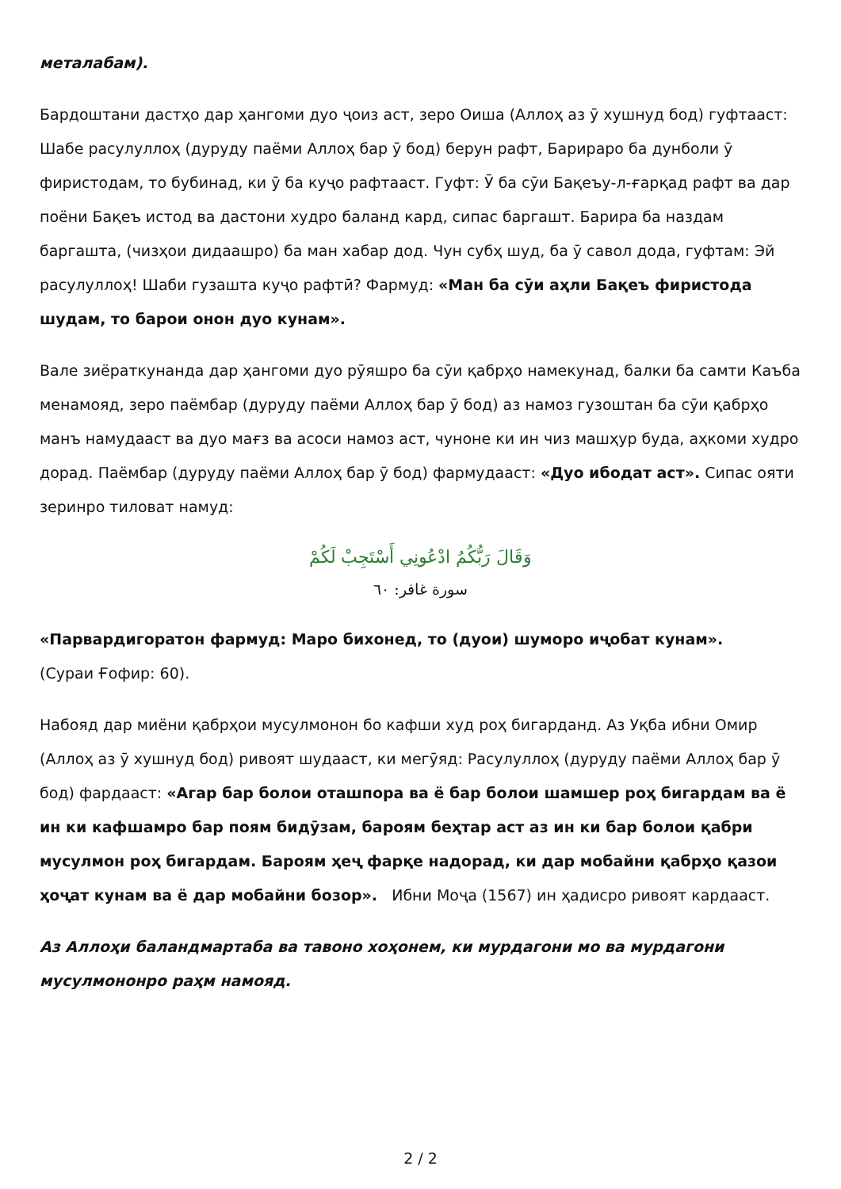металабам).
Бардоштани дастҳо дар ҳангоми дуо ҷоиз аст, зеро Оиша (Аллоҳ аз ӯ хушнуд бод) гуфтааст: Шабе расулуллоҳ (дуруду паёми Аллоҳ бар ӯ бод) берун рафт, Барираро ба дунболи ӯ фиристодам, то бубинад, ки ӯ ба куҷо рафтааст. Гуфт: Ӯ ба сӯи Бақеъу-л-ғарқад рафт ва дар поёни Бақеъ истод ва дастони худро баланд кард, сипас баргашт. Барира ба наздам баргашта, (чизҳои дидаашро) ба ман хабар дод. Чун субҳ шуд, ба ӯ савол дода, гуфтам: Эй расулуллоҳ! Шаби гузашта куҷо рафтӣ? Фармуд: «Ман ба сӯи аҳли Бақеъ фиристода шудам, то барои онон дуо кунам».
Вале зиёраткунанда дар ҳангоми дуо рӯяшро ба сӯи қабрҳо намекунад, балки ба самти Каъба менамояд, зеро паёмбар (дуруду паёми Аллоҳ бар ӯ бод) аз намоз гузоштан ба сӯи қабрҳо манъ намудааст ва дуо мағз ва асоси намоз аст, чуноне ки ин чиз машҳур буда, аҳкоми худро дорад. Паёмбар (дуруду паёми Аллоҳ бар ӯ бод) фармудааст: «Дуо ибодат аст». Сипас ояти зеринро тиловат намуд:
وَقَالَ رَبُّكُمُ ادْعُونِي أَسْتَجِبْ لَكُمْ
سورة غافر: ٦٠
«Парвардигоратон фармуд: Маро бихонед, то (дуои) шуморо иҷобат кунам».
(Сураи Ғофир: 60).
Набояд дар миёни қабрҳои мусулмонон бо кафши худ роҳ бигарданд. Аз Уқба ибни Омир (Аллоҳ аз ӯ хушнуд бод) ривоят шудааст, ки мегӯяд: Расулуллоҳ (дуруду паёми Аллоҳ бар ӯ бод) фардааст: «Агар бар болои оташпора ва ё бар болои шамшер роҳ бигардам ва ё ин ки кафшамро бар поям бидӯзам, бароям беҳтар аст аз ин ки бар болои қабри мусулмон роҳ бигардам. Бароям ҳеҷ фарқе надорад, ки дар мобайни қабрҳо қазои ҳоҷат кунам ва ё дар мобайни бозор». Ибни Моҷа (1567) ин ҳадисро ривоят кардааст.
Аз Аллоҳи баландмартаба ва тавоно хоҳонем, ки мурдагони мо ва мурдагони мусулмононро раҳм намояд.
2 / 2